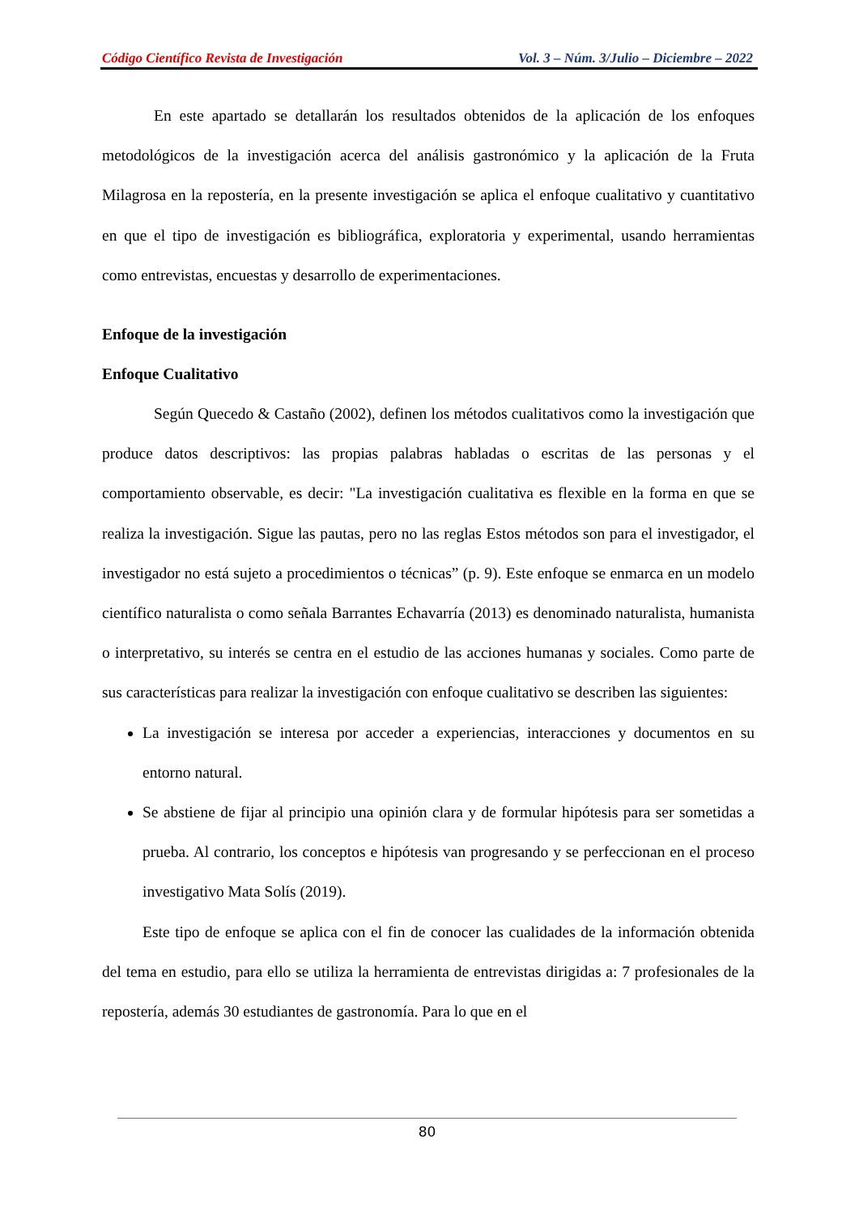Código Científico Revista de Investigación Vol. 3 – Núm. 3/Julio – Diciembre – 2022
En este apartado se detallarán los resultados obtenidos de la aplicación de los enfoques metodológicos de la investigación acerca del análisis gastronómico y la aplicación de la Fruta Milagrosa en la repostería, en la presente investigación se aplica el enfoque cualitativo y cuantitativo en que el tipo de investigación es bibliográfica, exploratoria y experimental, usando herramientas como entrevistas, encuestas y desarrollo de experimentaciones.
Enfoque de la investigación
Enfoque Cualitativo
Según Quecedo & Castaño (2002), definen los métodos cualitativos como la investigación que produce datos descriptivos: las propias palabras habladas o escritas de las personas y el comportamiento observable, es decir: "La investigación cualitativa es flexible en la forma en que se realiza la investigación. Sigue las pautas, pero no las reglas Estos métodos son para el investigador, el investigador no está sujeto a procedimientos o técnicas” (p. 9). Este enfoque se enmarca en un modelo científico naturalista o como señala Barrantes Echavarría (2013) es denominado naturalista, humanista o interpretativo, su interés se centra en el estudio de las acciones humanas y sociales. Como parte de sus características para realizar la investigación con enfoque cualitativo se describen las siguientes:
La investigación se interesa por acceder a experiencias, interacciones y documentos en su entorno natural.
Se abstiene de fijar al principio una opinión clara y de formular hipótesis para ser sometidas a prueba. Al contrario, los conceptos e hipótesis van progresando y se perfeccionan en el proceso investigativo Mata Solís (2019).
Este tipo de enfoque se aplica con el fin de conocer las cualidades de la información obtenida del tema en estudio, para ello se utiliza la herramienta de entrevistas dirigidas a: 7 profesionales de la repostería, además 30 estudiantes de gastronomía. Para lo que en el
80